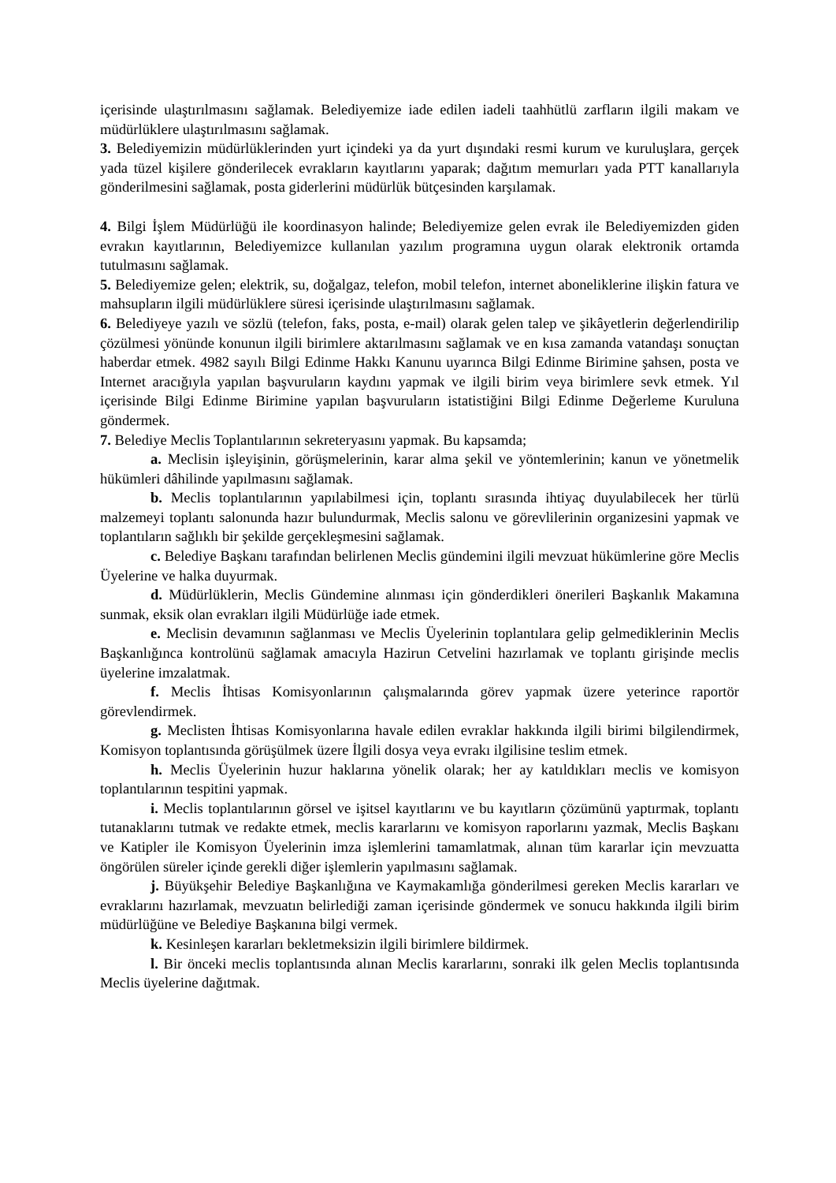içerisinde ulaştırılmasını sağlamak. Belediyemize iade edilen iadeli taahhütlü zarfların ilgili makam ve müdürlüklere ulaştırılmasını sağlamak.
3. Belediyemizin müdürlüklerinden yurt içindeki ya da yurt dışındaki resmi kurum ve kuruluşlara, gerçek yada tüzel kişilere gönderilecek evrakların kayıtlarını yaparak; dağıtım memurları yada PTT kanallarıyla gönderilmesini sağlamak, posta giderlerini müdürlük bütçesinden karşılamak.
4. Bilgi İşlem Müdürlüğü ile koordinasyon halinde; Belediyemize gelen evrak ile Belediyemizden giden evrakın kayıtlarının, Belediyemizce kullanılan yazılım programına uygun olarak elektronik ortamda tutulmasını sağlamak.
5. Belediyemize gelen; elektrik, su, doğalgaz, telefon, mobil telefon, internet aboneliklerine ilişkin fatura ve mahsupların ilgili müdürlüklere süresi içerisinde ulaştırılmasını sağlamak.
6. Belediyeye yazılı ve sözlü (telefon, faks, posta, e-mail) olarak gelen talep ve şikâyetlerin değerlendirilip çözülmesi yönünde konunun ilgili birimlere aktarılmasını sağlamak ve en kısa zamanda vatandaşı sonuçtan haberdar etmek. 4982 sayılı Bilgi Edinme Hakkı Kanunu uyarınca Bilgi Edinme Birimine şahsen, posta ve Internet aracığıyla yapılan başvuruların kaydını yapmak ve ilgili birim veya birimlere sevk etmek. Yıl içerisinde Bilgi Edinme Birimine yapılan başvuruların istatistiğini Bilgi Edinme Değerleme Kuruluna göndermek.
7. Belediye Meclis Toplantılarının sekreteryasını yapmak. Bu kapsamda;
a. Meclisin işleyişinin, görüşmelerinin, karar alma şekil ve yöntemlerinin; kanun ve yönetmelik hükümleri dâhilinde yapılmasını sağlamak.
b. Meclis toplantılarının yapılabilmesi için, toplantı sırasında ihtiyaç duyulabilecek her türlü malzemeyi toplantı salonunda hazır bulundurmak, Meclis salonu ve görevlilerinin organizesini yapmak ve toplantıların sağlıklı bir şekilde gerçekleşmesini sağlamak.
c. Belediye Başkanı tarafından belirlenen Meclis gündemini ilgili mevzuat hükümlerine göre Meclis Üyelerine ve halka duyurmak.
d. Müdürlüklerin, Meclis Gündemine alınması için gönderdikleri önerileri Başkanlık Makamına sunmak, eksik olan evrakları ilgili Müdürlüğe iade etmek.
e. Meclisin devamının sağlanması ve Meclis Üyelerinin toplantılara gelip gelmediklerinin Meclis Başkanlığınca kontrolünü sağlamak amacıyla Hazirun Cetvelini hazırlamak ve toplantı girişinde meclis üyelerine imzalatmak.
f. Meclis İhtisas Komisyonlarının çalışmalarında görev yapmak üzere yeterince raportör görevlendirmek.
g. Meclisten İhtisas Komisyonlarına havale edilen evraklar hakkında ilgili birimi bilgilendirmek, Komisyon toplantısında görüşülmek üzere İlgili dosya veya evrakı ilgilisine teslim etmek.
h. Meclis Üyelerinin huzur haklarına yönelik olarak; her ay katıldıkları meclis ve komisyon toplantılarının tespitini yapmak.
i. Meclis toplantılarının görsel ve işitsel kayıtlarını ve bu kayıtların çözümünü yaptırmak, toplantı tutanaklarını tutmak ve redakte etmek, meclis kararlarını ve komisyon raporlarını yazmak, Meclis Başkanı ve Katipler ile Komisyon Üyelerinin imza işlemlerini tamamlatmak, alınan tüm kararlar için mevzuatta öngörülen süreler içinde gerekli diğer işlemlerin yapılmasını sağlamak.
j. Büyükşehir Belediye Başkanlığına ve Kaymakamlığa gönderilmesi gereken Meclis kararları ve evraklarını hazırlamak, mevzuatın belirlediği zaman içerisinde göndermek ve sonucu hakkında ilgili birim müdürlüğüne ve Belediye Başkanına bilgi vermek.
k. Kesinleşen kararları bekletmeksizin ilgili birimlere bildirmek.
l. Bir önceki meclis toplantısında alınan Meclis kararlarını, sonraki ilk gelen Meclis toplantısında Meclis üyelerine dağıtmak.